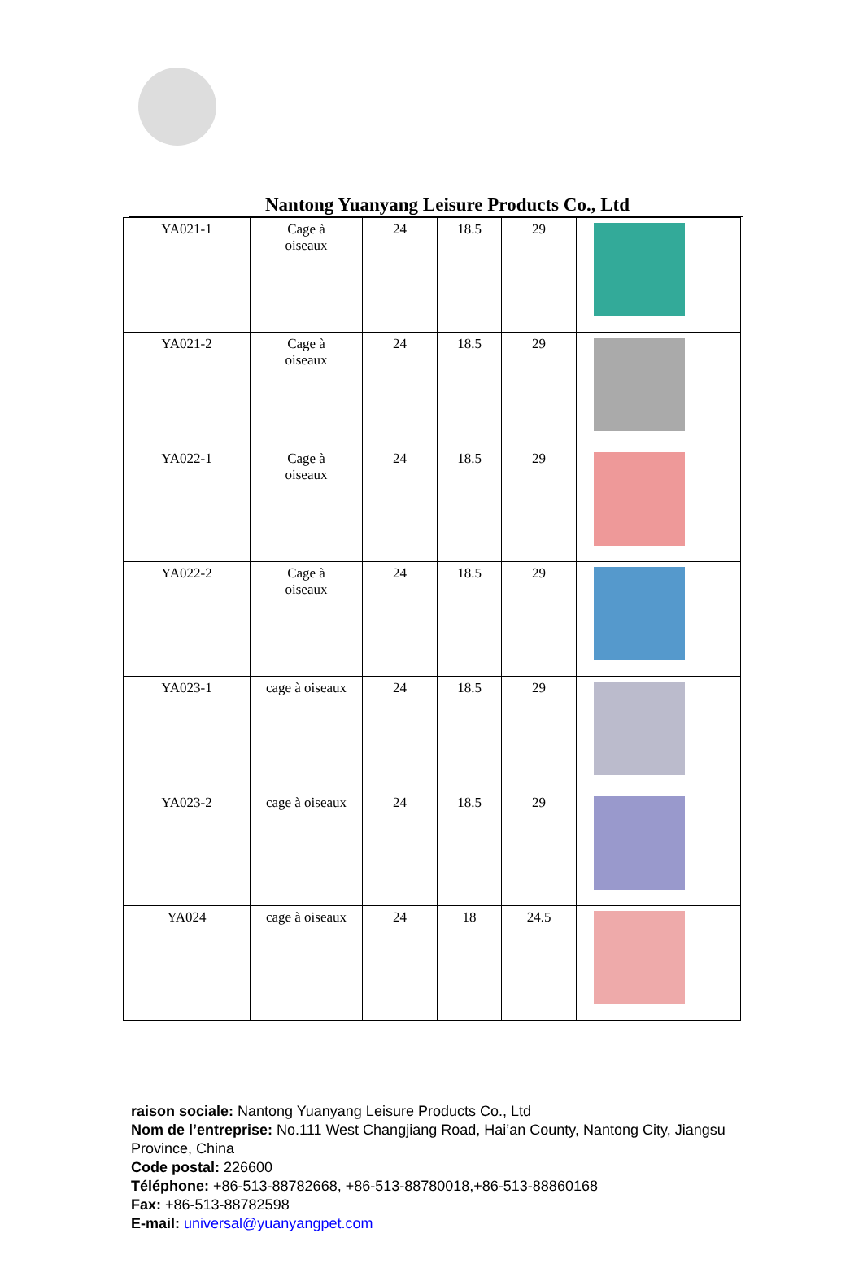Nantong Yuanyang Leisure Products Co., Ltd
| YA021-1 | Cage à oiseaux | 24 | 18.5 | 29 | |
| YA021-2 | Cage à oiseaux | 24 | 18.5 | 29 | |
| YA022-1 | Cage à oiseaux | 24 | 18.5 | 29 | |
| YA022-2 | Cage à oiseaux | 24 | 18.5 | 29 | |
| YA023-1 | cage à oiseaux | 24 | 18.5 | 29 | |
| YA023-2 | cage à oiseaux | 24 | 18.5 | 29 | |
| YA024 | cage à oiseaux | 24 | 18 | 24.5 | |
raison sociale: Nantong Yuanyang Leisure Products Co., Ltd
Nom de l’entreprise: No.111 West Changjiang Road, Hai’an County, Nantong City, Jiangsu Province, China
Code postal: 226600
Téléphone: +86-513-88782668, +86-513-88780018,+86-513-88860168
Fax: +86-513-88782598
E-mail: universal@yuanyangpet.com